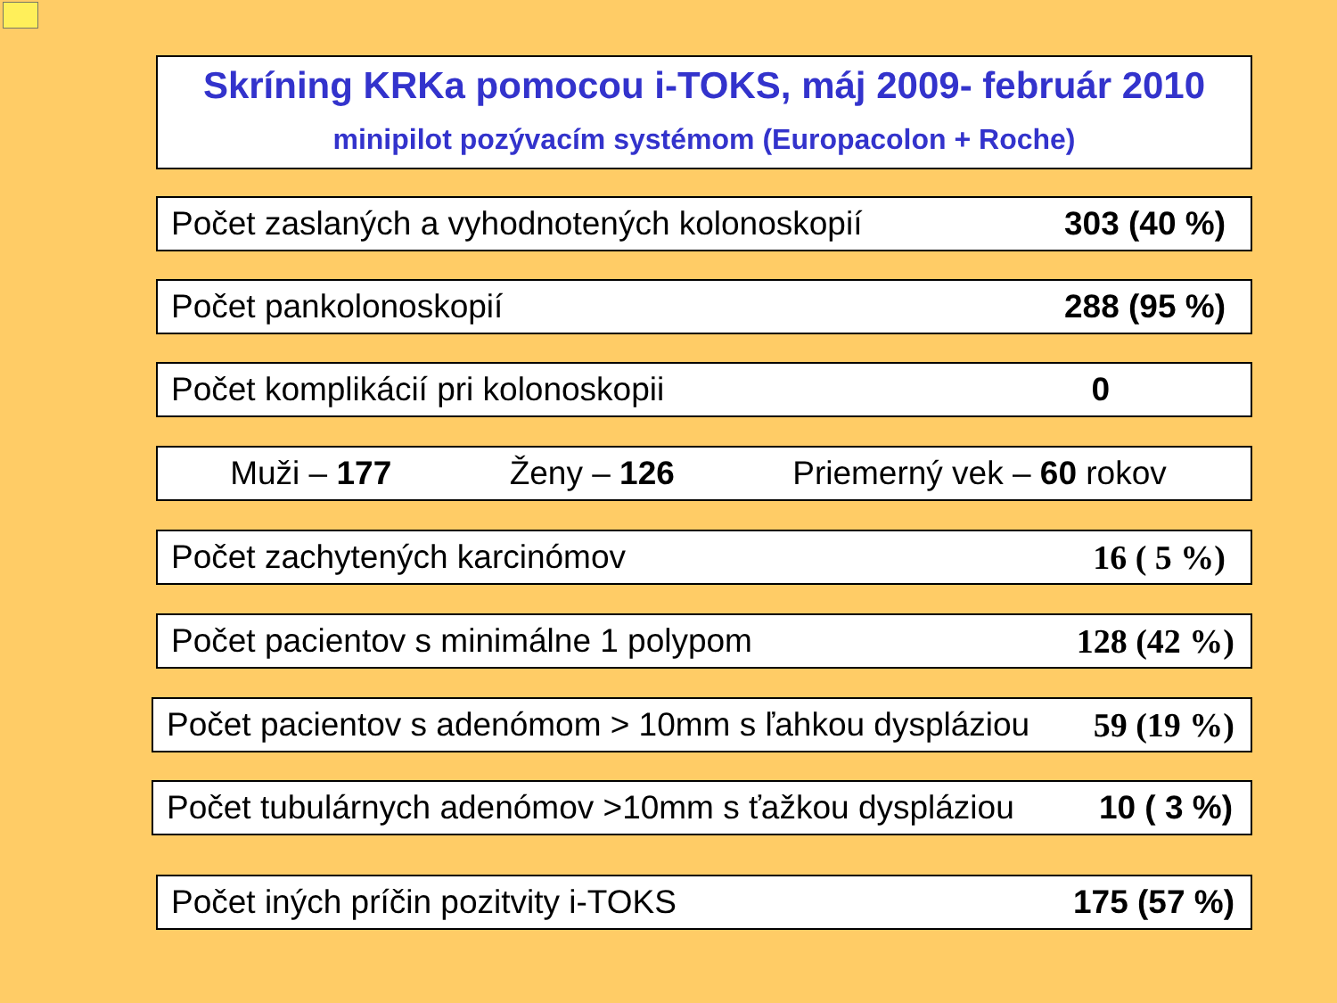Skríning KRKa pomocou i-TOKS, máj 2009- február 2010
minipilot pozývacím systémom (Europacolon + Roche)
Počet zaslaných a vyhodnotených kolonoskopií 303 (40 %)
Počet pankolonoskopií 288 (95 %)
Počet komplikácií pri kolonoskopii 0
Muži – 177 Ženy – 126 Priemerný vek – 60 rokov
Počet zachytených karcinómov 16 ( 5 %)
Počet pacientov s minimálne 1 polypom 128 (42 %)
Počet pacientov s adenómom > 10mm s ľahkou dyspláziou 59 (19 %)
Počet tubulárnych adenómov >10mm s ťažkou dyspláziou 10 ( 3 %)
Počet iných príčin pozitvity i-TOKS 175 (57 %)